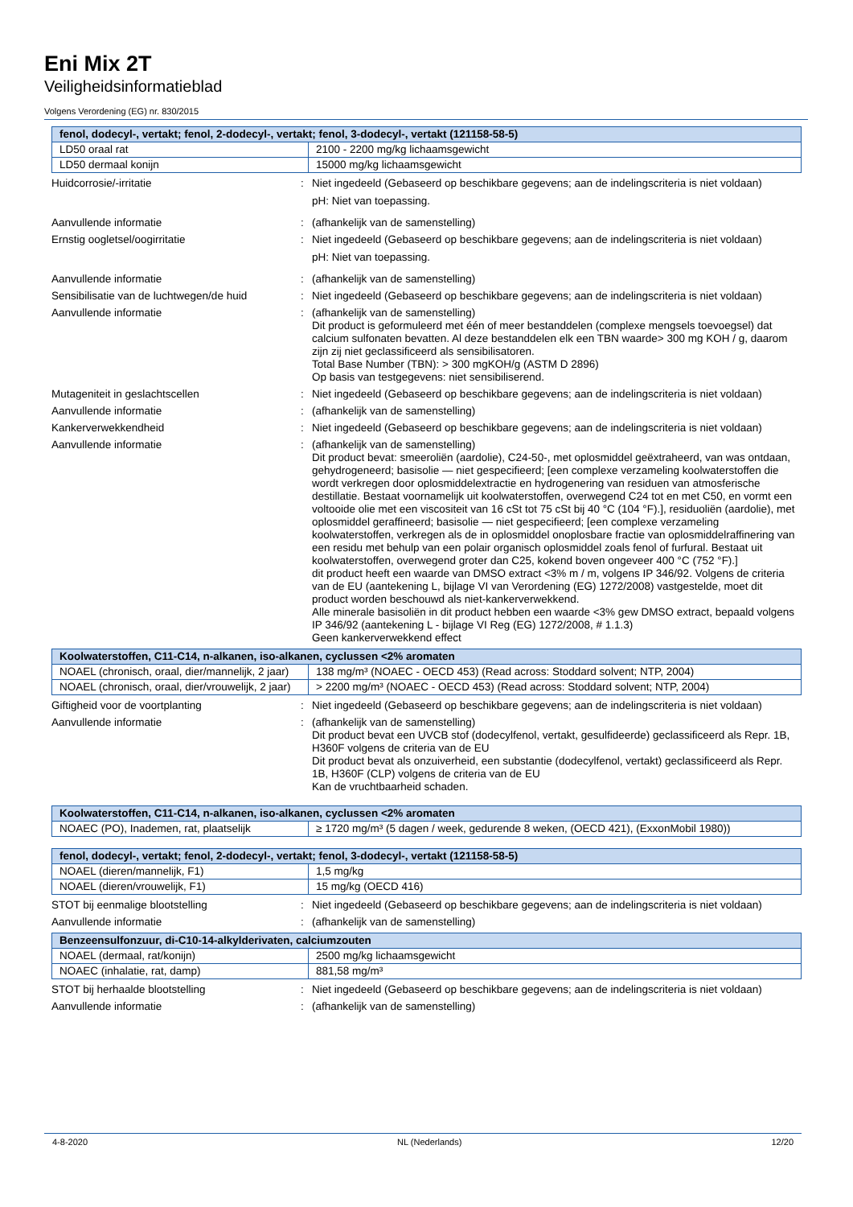Eni Mix 2T
Veiligheidsinformatieblad
Volgens Verordening (EG) nr. 830/2015
| fenol, dodecyl-, vertakt; fenol, 2-dodecyl-, vertakt; fenol, 3-dodecyl-, vertakt (121158-58-5) | |
| --- | --- |
| LD50 oraal rat | 2100 - 2200 mg/kg lichaamsgewicht |
| LD50 dermaal konijn | 15000 mg/kg lichaamsgewicht |
Huidcorrosie/-irritatie : Niet ingedeeld (Gebaseerd op beschikbare gegevens; aan de indelingscriteria is niet voldaan)
pH: Niet van toepassing.
Aanvullende informatie : (afhankelijk van de samenstelling)
Ernstig oogletsel/oogirritatie : Niet ingedeeld (Gebaseerd op beschikbare gegevens; aan de indelingscriteria is niet voldaan)
pH: Niet van toepassing.
Aanvullende informatie : (afhankelijk van de samenstelling)
Sensibilisatie van de luchtwegen/de huid
: Niet ingedeeld (Gebaseerd op beschikbare gegevens; aan de indelingscriteria is niet voldaan)
Aanvullende informatie : (afhankelijk van de samenstelling)
Dit product is geformuleerd met één of meer bestanddelen (complexe mengsels toevoegsel) dat calcium sulfonaten bevatten. Al deze bestanddelen elk een TBN waarde> 300 mg KOH / g, daarom zijn zij niet geclassificeerd als sensibilisatoren.
Total Base Number (TBN): > 300 mgKOH/g (ASTM D 2896)
Op basis van testgegevens: niet sensibiliserend.
Mutageniteit in geslachtscellen : Niet ingedeeld (Gebaseerd op beschikbare gegevens; aan de indelingscriteria is niet voldaan)
Aanvullende informatie : (afhankelijk van de samenstelling)
Kankerverwekkendheid : Niet ingedeeld (Gebaseerd op beschikbare gegevens; aan de indelingscriteria is niet voldaan)
Aanvullende informatie : (afhankelijk van de samenstelling)
Dit product bevat: smeeroliën (aardolie), C24-50-, met oplosmiddel geëxtraheerd, van was ontdaan, gehydrogeneerd; basisolie — niet gespecifieerd; [een complexe verzameling koolwaterstoffen die wordt verkregen door oplosmiddelextractie en hydrogenering van residuen van atmosferische destillatie. Bestaat voornamelijk uit koolwaterstoffen, overwegend C24 tot en met C50, en vormt een voltooide olie met een viscositeit van 16 cSt tot 75 cSt bij 40 °C (104 °F).], residuoliën (aardolie), met oplosmiddel geraffineerd; basisolie — niet gespecifieerd; [een complexe verzameling koolwaterstoffen, verkregen als de in oplosmiddel onoplosbare fractie van oplosmiddelraffinering van een residu met behulp van een polair organisch oplosmiddel zoals fenol of furfural. Bestaat uit koolwaterstoffen, overwegend groter dan C25, kokend boven ongeveer 400 °C (752 °F).]
dit product heeft een waarde van DMSO extract <3% m / m, volgens IP 346/92. Volgens de criteria van de EU (aantekening L, bijlage VI van Verordening (EG) 1272/2008) vastgestelde, moet dit product worden beschouwd als niet-kankerverwekkend.
Alle minerale basisoliën in dit product hebben een waarde <3% gew DMSO extract, bepaald volgens IP 346/92 (aantekening L - bijlage VI Reg (EG) 1272/2008, # 1.1.3)
Geen kankerverwekkend effect
| Koolwaterstoffen, C11-C14, n-alkanen, iso-alkanen, cyclussen <2% aromaten | |
| --- | --- |
| NOAEL (chronisch, oraal, dier/mannelijk, 2 jaar) | 138 mg/m³ (NOAEC - OECD 453) (Read across: Stoddard solvent; NTP, 2004) |
| NOAEL (chronisch, oraal, dier/vrouwelijk, 2 jaar) | > 2200 mg/m³ (NOAEC - OECD 453) (Read across: Stoddard solvent; NTP, 2004) |
Giftigheid voor de voortplanting : Niet ingedeeld (Gebaseerd op beschikbare gegevens; aan de indelingscriteria is niet voldaan)
Aanvullende informatie : (afhankelijk van de samenstelling)
Dit product bevat een UVCB stof (dodecylfenol, vertakt, gesulfideerde) geclassificeerd als Repr. 1B, H360F volgens de criteria van de EU
Dit product bevat als onzuiverheid, een substantie (dodecylfenol, vertakt) geclassificeerd als Repr. 1B, H360F (CLP) volgens de criteria van de EU
Kan de vruchtbaarheid schaden.
| Koolwaterstoffen, C11-C14, n-alkanen, iso-alkanen, cyclussen <2% aromaten | |
| --- | --- |
| NOAEC (PO), Inademen, rat, plaatselijk | ≥ 1720 mg/m³ (5 dagen / week, gedurende 8 weken, (OECD 421), (ExxonMobil 1980)) |
| fenol, dodecyl-, vertakt; fenol, 2-dodecyl-, vertakt; fenol, 3-dodecyl-, vertakt (121158-58-5) | |
| --- | --- |
| NOAEL (dieren/mannelijk, F1) | 1,5 mg/kg |
| NOAEL (dieren/vrouwelijk, F1) | 15 mg/kg (OECD 416) |
STOT bij eenmalige blootstelling : Niet ingedeeld (Gebaseerd op beschikbare gegevens; aan de indelingscriteria is niet voldaan)
Aanvullende informatie : (afhankelijk van de samenstelling)
| Benzeensulfonzuur, di-C10-14-alkylderivaten, calciumzouten | |
| --- | --- |
| NOAEL (dermaal, rat/konijn) | 2500 mg/kg lichaamsgewicht |
| NOAEC (inhalatie, rat, damp) | 881,58 mg/m³ |
STOT bij herhaalde blootstelling : Niet ingedeeld (Gebaseerd op beschikbare gegevens; aan de indelingscriteria is niet voldaan)
Aanvullende informatie : (afhankelijk van de samenstelling)
4-8-2020 NL (Nederlands) 12/20